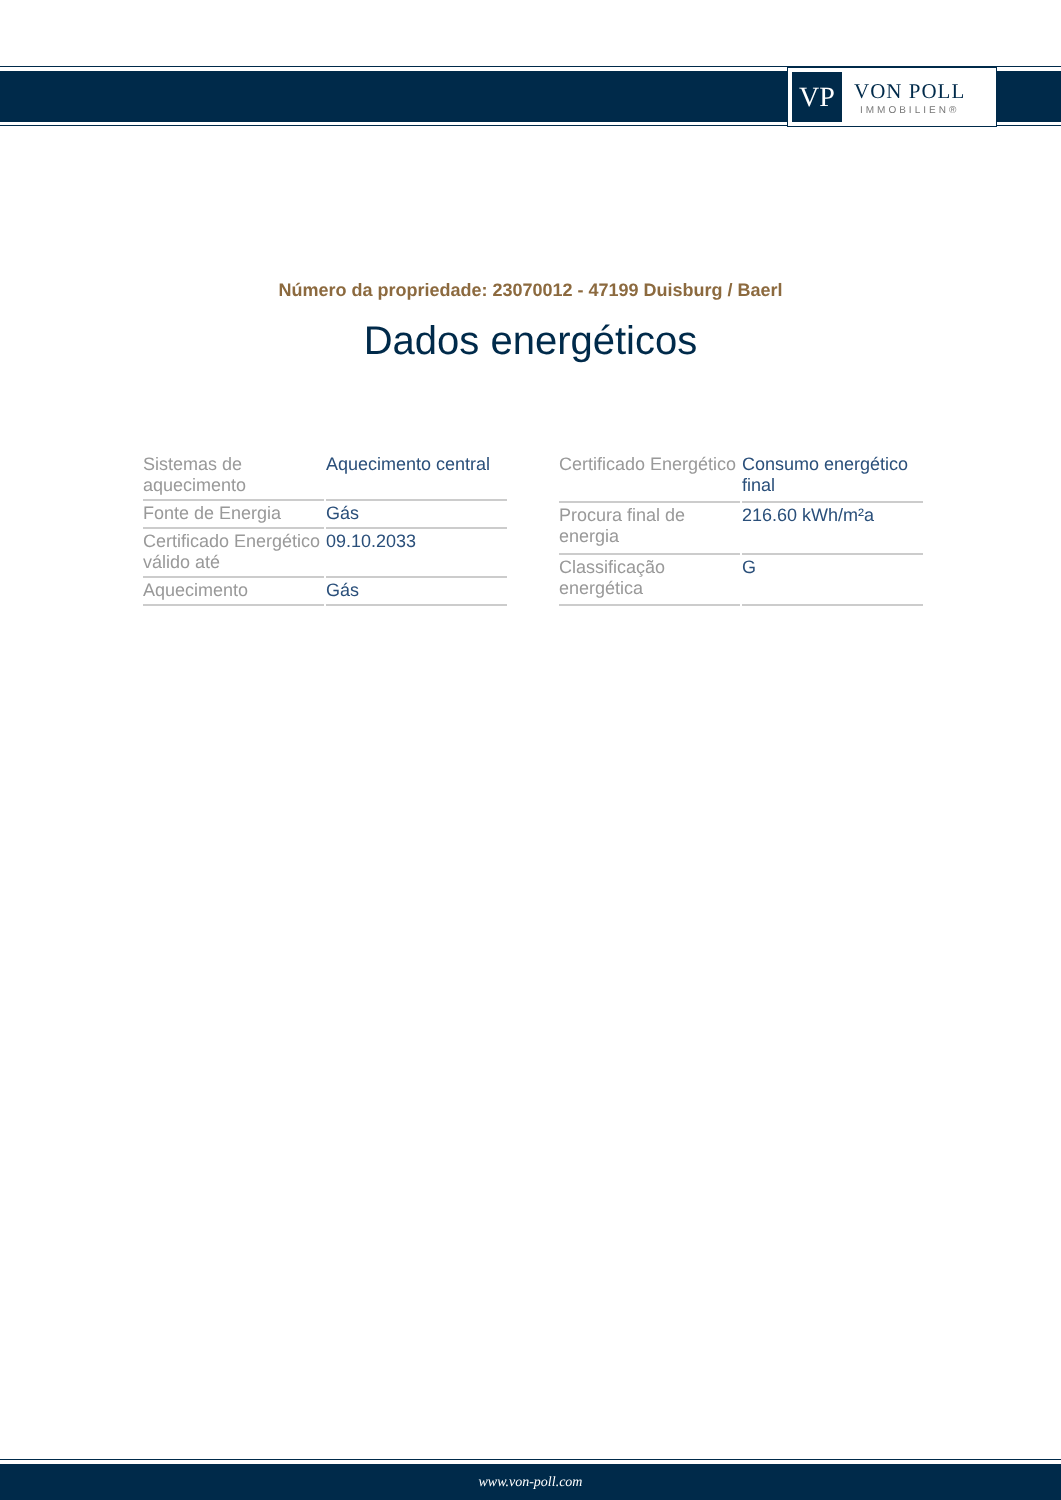VP
VON POLL
IMMOBILIEN®
Número da propriedade: 23070012 - 47199 Duisburg / Baerl
Dados energéticos
| Sistemas de aquecimento | Aquecimento central |
| Fonte de Energia | Gás |
| Certificado Energético válido até | 09.10.2033 |
| Aquecimento | Gás |
| Certificado Energético | Consumo energético final |
| Procura final de energia | 216.60 kWh/m²a |
| Classificação energética | G |
www.von-poll.com